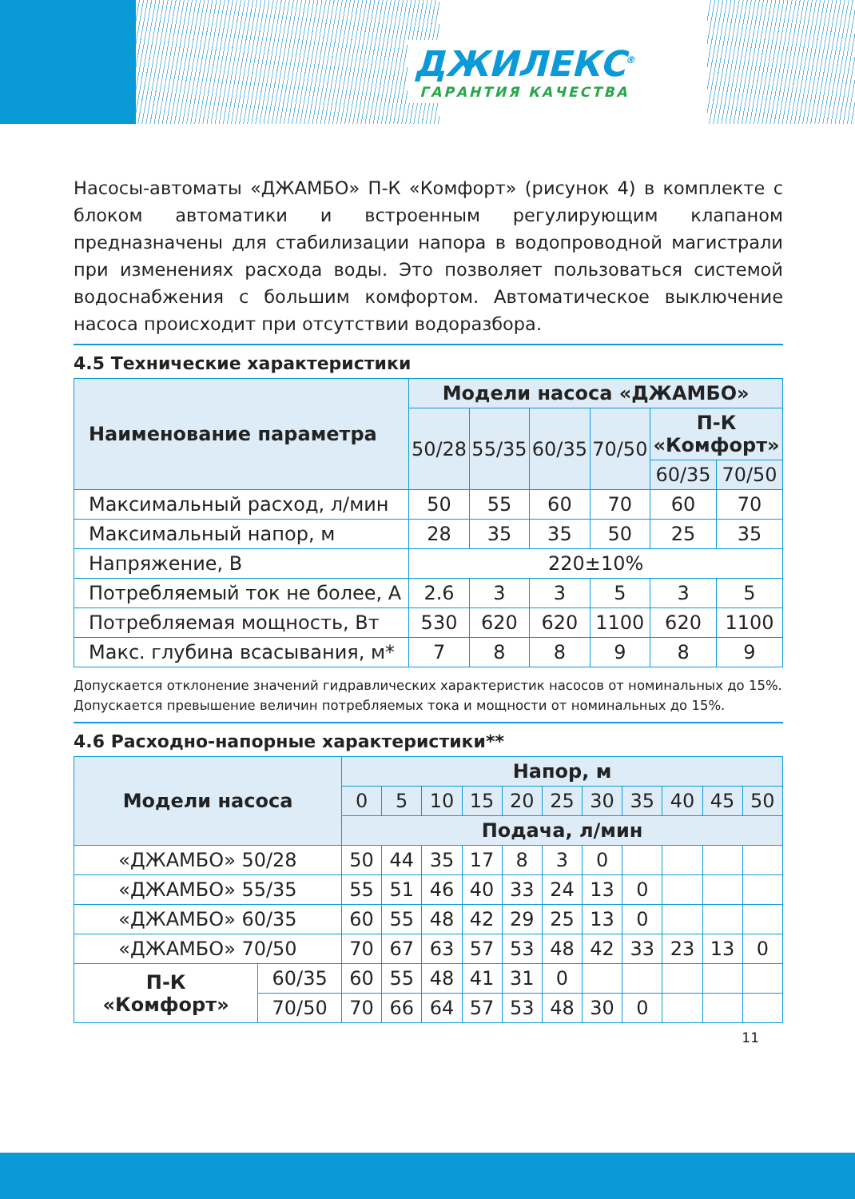ДЖИЛЕКС<sup>®</sup>
ГАРАНТИЯ КАЧЕСТВА
Насосы-автоматы «ДЖАМБО» П-К «Комфорт» (рисунок 4) в комплекте с блоком автоматики и встроенным регулирующим клапаном предназначены для стабилизации напора в водопроводной магистрали при изменениях расхода воды. Это позволяет пользоваться системой водоснабжения с большим комфортом. Автоматическое выключение насоса происходит при отсутствии водоразбора.
4.5 Технические характеристики
| Наименование параметра | Модели насоса «ДЖАМБО» | | | | | |
| --- | --- | --- | --- | --- | --- | --- |
| | 50/28 | 55/35 | 60/35 | 70/50 | П-К «Комфорт» | |
| | | | | | 60/35 | 70/50 |
| Максимальный расход, л/мин | 50 | 55 | 60 | 70 | 60 | 70 |
| Максимальный напор, м | 28 | 35 | 35 | 50 | 25 | 35 |
| Напряжение, В | 220±10% | | | | | |
| Потребляемый ток не более, А | 2.6 | 3 | 3 | 5 | 3 | 5 |
| Потребляемая мощность, Вт | 530 | 620 | 620 | 1100 | 620 | 1100 |
| Макс. глубина всасывания, м* | 7 | 8 | 8 | 9 | 8 | 9 |
Допускается отклонение значений гидравлических характеристик насосов от номинальных до 15%. Допускается превышение величин потребляемых тока и мощности от номинальных до 15%.
4.6 Расходно-напорные характеристики**
| Модели насоса | | Напор, м | | | | | | | | | | |
| --- | --- | --- | --- | --- | --- | --- | --- | --- | --- | --- | --- | --- |
| | | 0 | 5 | 10 | 15 | 20 | 25 | 30 | 35 | 40 | 45 | 50 |
| | | Подача, л/мин | | | | | | | | | | |
| «ДЖАМБО» 50/28 | | 50 | 44 | 35 | 17 | 8 | 3 | 0 | | | | |
| «ДЖАМБО» 55/35 | | 55 | 51 | 46 | 40 | 33 | 24 | 13 | 0 | | | |
| «ДЖАМБО» 60/35 | | 60 | 55 | 48 | 42 | 29 | 25 | 13 | 0 | | | |
| «ДЖАМБО» 70/50 | | 70 | 67 | 63 | 57 | 53 | 48 | 42 | 33 | 23 | 13 | 0 |
| П-К «Комфорт» | 60/35 | 60 | 55 | 48 | 41 | 31 | 0 | | | | | |
| | 70/50 | 70 | 66 | 64 | 57 | 53 | 48 | 30 | 0 | | | |
11